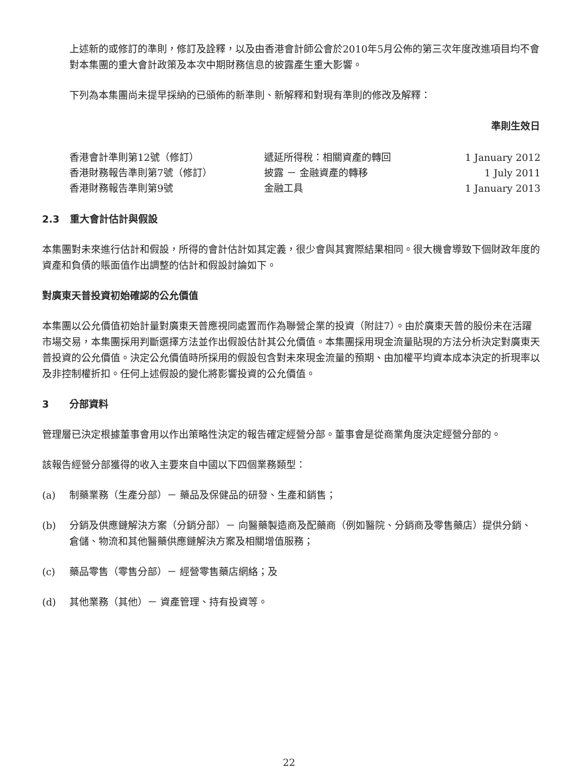上述新的或修訂的準則，修訂及詮釋，以及由香港會計師公會於2010年5月公佈的第三次年度改進項目均不會對本集團的重大會計政策及本次中期財務信息的披露產生重大影響。
下列為本集團尚未提早採納的已頒佈的新準則、新解釋和對現有準則的修改及解釋：
| | | 準則生效日 |
| --- | --- | --- |
| 香港會計準則第12號（修訂） | 遞延所得稅：相關資產的轉回 | 1 January 2012 |
| 香港財務報告準則第7號（修訂） | 披露 － 金融資產的轉移 | 1 July 2011 |
| 香港財務報告準則第9號 | 金融工具 | 1 January 2013 |
2.3 重大會計估計與假設
本集團對未來進行估計和假設，所得的會計估計如其定義，很少會與其實際結果相同。很大機會導致下個財政年度的資產和負債的賬面值作出調整的估計和假設討論如下。
對廣東天普投資初始確認的公允價值
本集團以公允價值初始計量對廣東天普應視同處置而作為聯營企業的投資（附註7）。由於廣東天普的股份未在活躍市場交易，本集團採用判斷選擇方法並作出假設估計其公允價值。本集團採用現金流量貼現的方法分析決定對廣東天普投資的公允價值。決定公允價值時所採用的假設包含對未來現金流量的預期、由加權平均資本成本決定的折現率以及非控制權折扣。任何上述假設的變化將影響投資的公允價值。
3 分部資料
管理層已決定根據董事會用以作出策略性決定的報告確定經營分部。董事會是從商業角度決定經營分部的。
該報告經營分部獲得的收入主要來自中國以下四個業務類型：
(a) 制藥業務（生產分部）－ 藥品及保健品的研發、生產和銷售；
(b) 分銷及供應鏈解決方案（分銷分部）－ 向醫藥製造商及配藥商（例如醫院、分銷商及零售藥店）提供分銷、倉儲、物流和其他醫藥供應鏈解決方案及相關增值服務；
(c) 藥品零售（零售分部）－ 經營零售藥店網絡；及
(d) 其他業務（其他）－ 資產管理、持有投資等。
22